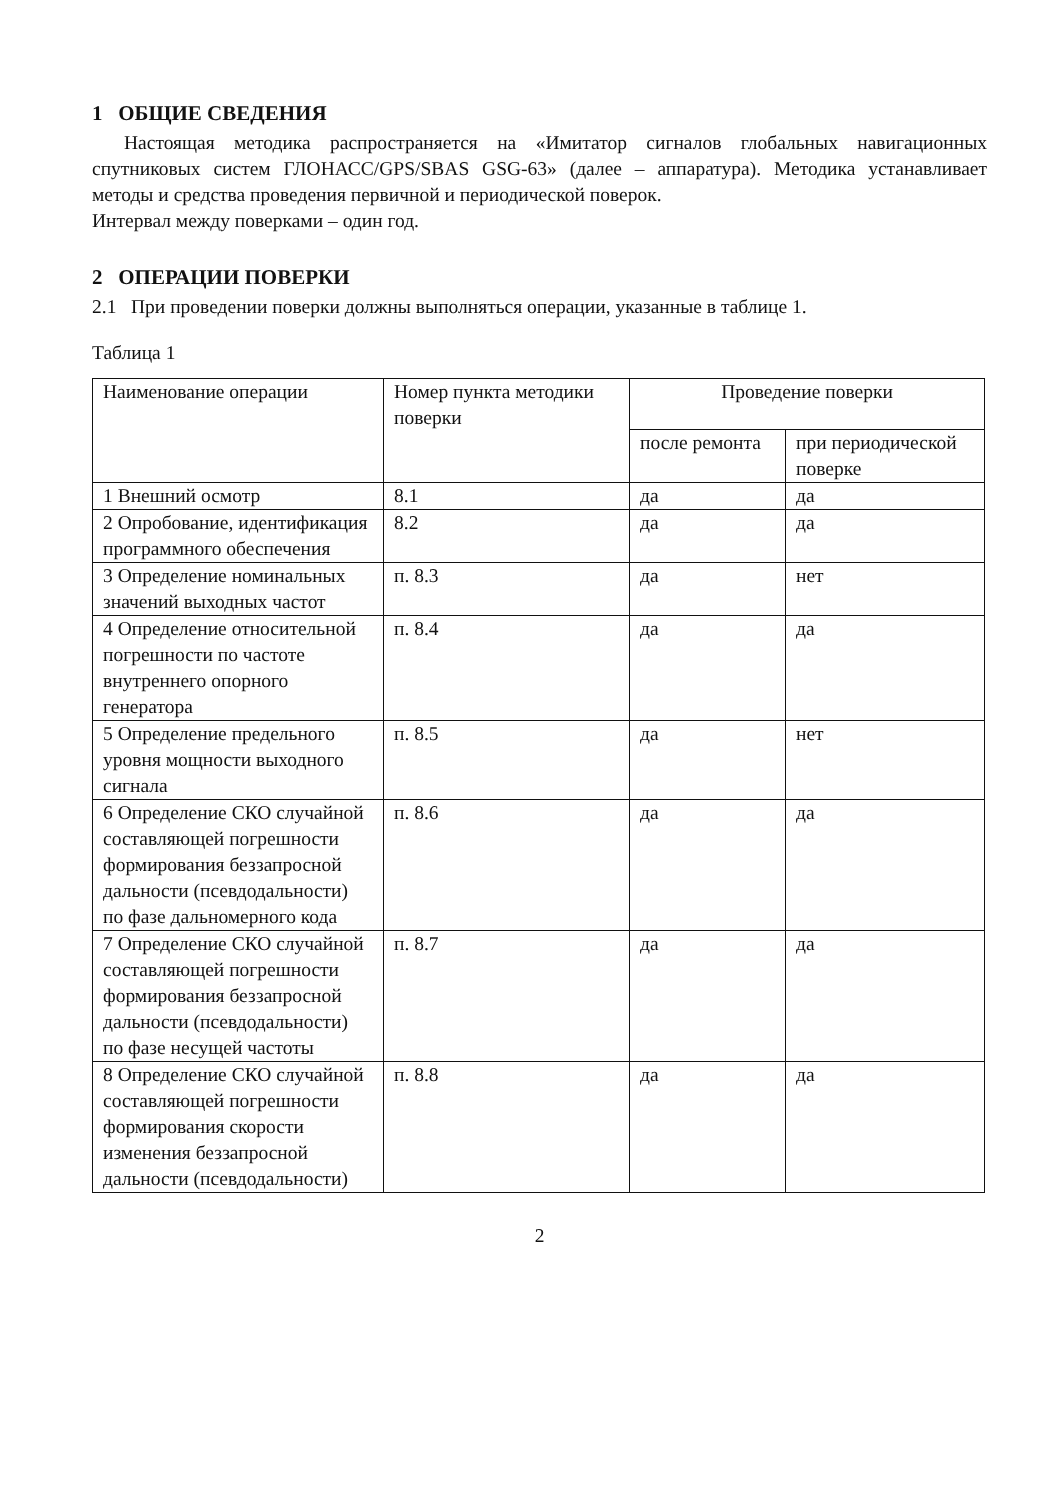1 ОБЩИЕ СВЕДЕНИЯ
Настоящая методика распространяется на «Имитатор сигналов глобальных навигационных спутниковых систем ГЛОНАСС/GPS/SBAS GSG-63» (далее – аппаратура). Методика устанавливает методы и средства проведения первичной и периодической поверок.
Интервал между поверками – один год.
2 ОПЕРАЦИИ ПОВЕРКИ
2.1 При проведении поверки должны выполняться операции, указанные в таблице 1.
Таблица 1
| Наименование операции | Номер пункта методики поверки | Проведение поверки | |
| | | после ремонта | при периодической поверке |
| 1 Внешний осмотр | 8.1 | да | да |
| 2 Опробование, идентификация программного обеспечения | 8.2 | да | да |
| 3 Определение номинальных значений выходных частот | п. 8.3 | да | нет |
| 4 Определение относительной погрешности по частоте внутреннего опорного генератора | п. 8.4 | да | да |
| 5 Определение предельного уровня мощности выходного сигнала | п. 8.5 | да | нет |
| 6 Определение СКО случайной составляющей погрешности формирования беззапросной дальности (псевдодальности) по фазе дальномерного кода | п. 8.6 | да | да |
| 7 Определение СКО случайной составляющей погрешности формирования беззапросной дальности (псевдодальности) по фазе несущей частоты | п. 8.7 | да | да |
| 8 Определение СКО случайной составляющей погрешности формирования скорости изменения беззапросной дальности (псевдодальности) | п. 8.8 | да | да |
2